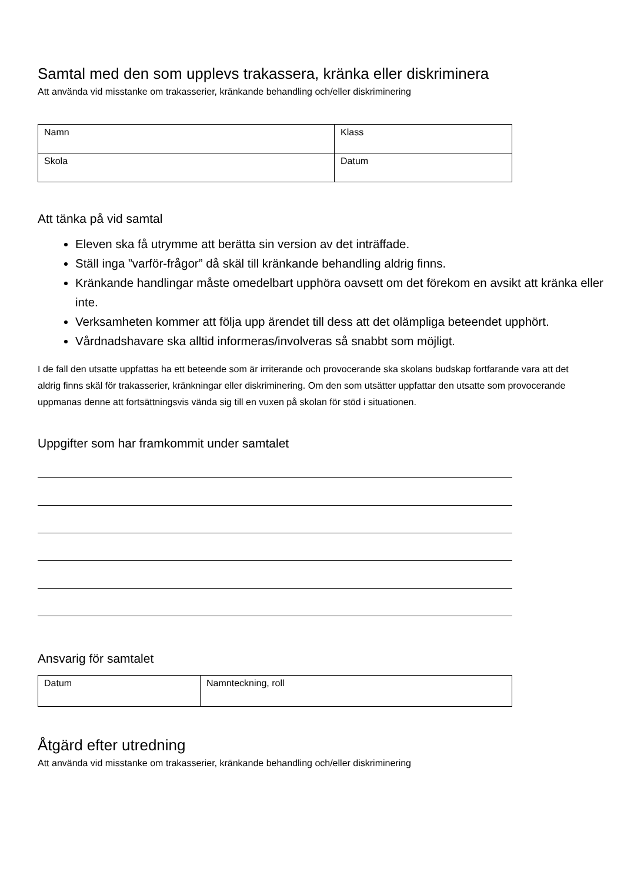Samtal med den som upplevs trakassera, kränka eller diskriminera
Att använda vid misstanke om trakasserier, kränkande behandling och/eller diskriminering
| Namn | Klass |
| Skola | Datum |
Att tänka på vid samtal
Eleven ska få utrymme att berätta sin version av det inträffade.
Ställ inga ”varför-frågor” då skäl till kränkande behandling aldrig finns.
Kränkande handlingar måste omedelbart upphöra oavsett om det förekom en avsikt att kränka eller inte.
Verksamheten kommer att följa upp ärendet till dess att det olämpliga beteendet upphört.
Vårdnadshavare ska alltid informeras/involveras så snabbt som möjligt.
I de fall den utsatte uppfattas ha ett beteende som är irriterande och provocerande ska skolans budskap fortfarande vara att det aldrig finns skäl för trakasserier, kränkningar eller diskriminering. Om den som utsätter uppfattar den utsatte som provocerande uppmanas denne att fortsättningsvis vända sig till en vuxen på skolan för stöd i situationen.
Uppgifter som har framkommit under samtalet
Ansvarig för samtalet
| Datum | Namnteckning, roll |
Åtgärd efter utredning
Att använda vid misstanke om trakasserier, kränkande behandling och/eller diskriminering